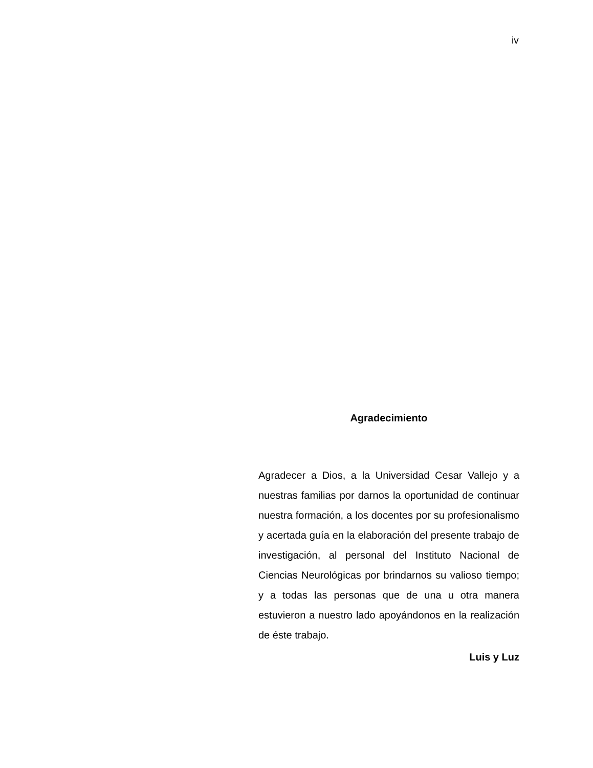iv
Agradecimiento
Agradecer a Dios, a la Universidad Cesar Vallejo y a nuestras familias por darnos la oportunidad de continuar nuestra formación, a los docentes por su profesionalismo y acertada guía en la elaboración del presente trabajo de investigación, al personal del Instituto Nacional de Ciencias Neurológicas por brindarnos su valioso tiempo; y a todas las personas que de una u otra manera estuvieron a nuestro lado apoyándonos en la realización de éste trabajo.
Luis y Luz